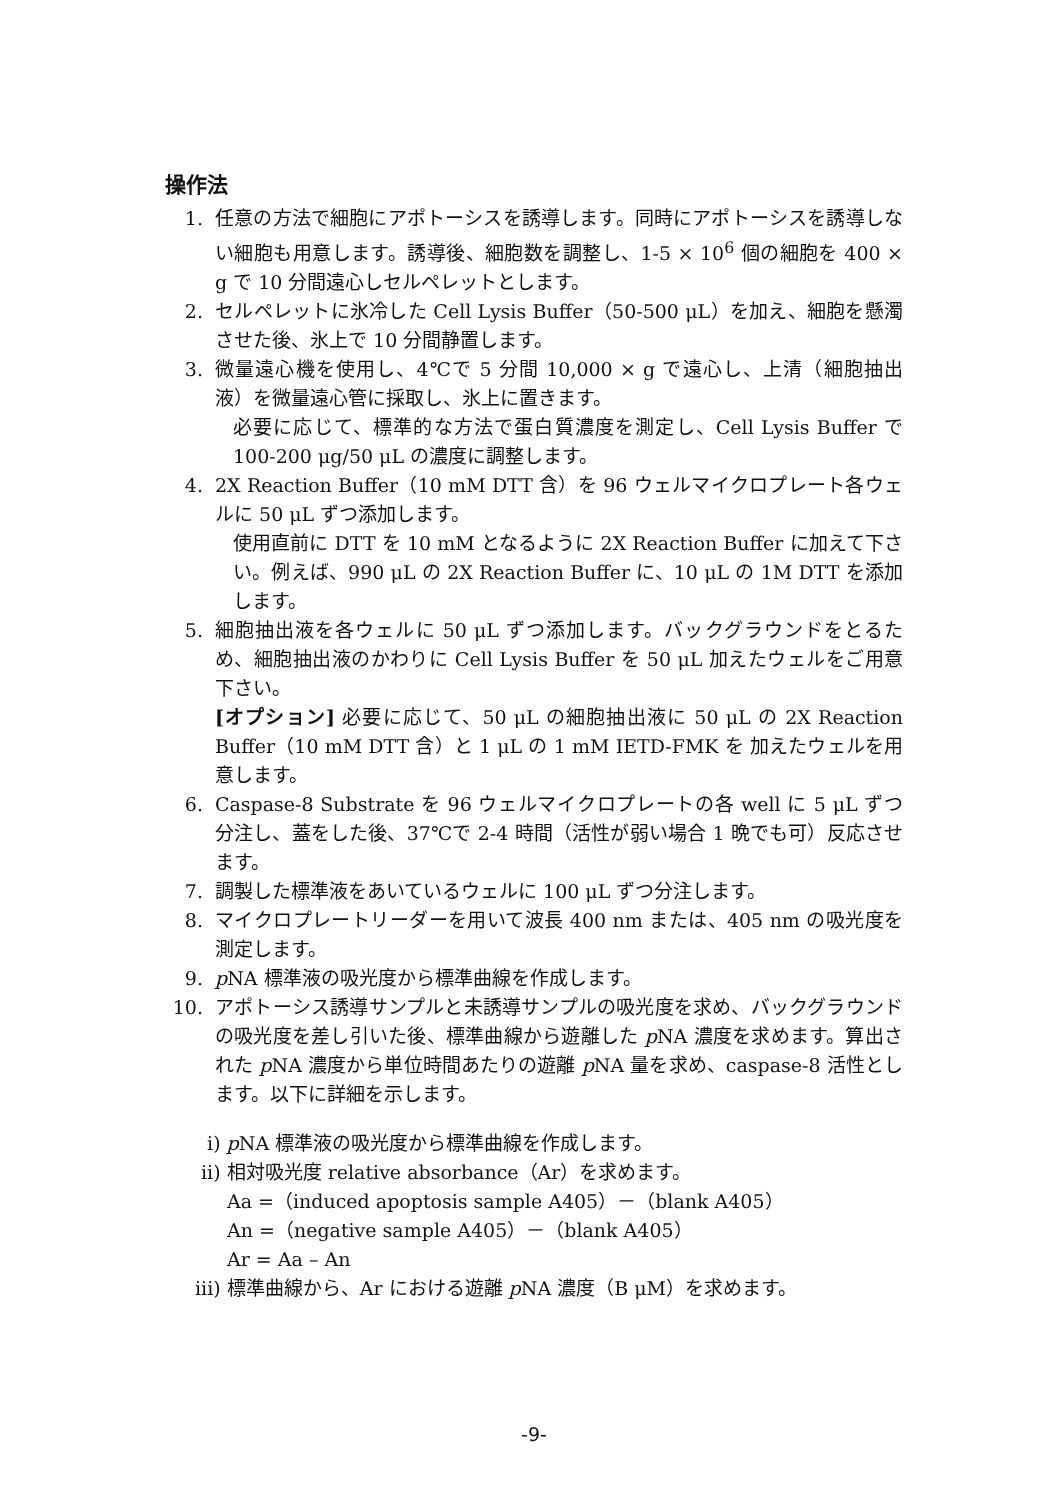操作法
1. 任意の方法で細胞にアポトーシスを誘導します。同時にアポトーシスを誘導しない細胞も用意します。誘導後、細胞数を調整し、1-5 × 10<sup>6</sup> 個の細胞を 400 × g で 10 分間遠心しセルペレットとします。
2. セルペレットに氷冷した Cell Lysis Buffer（50-500 μL）を加え、細胞を懸濁させた後、氷上で 10 分間静置します。
3. 微量遠心機を使用し、4℃で 5 分間 10,000 × g で遠心し、上清（細胞抽出液）を微量遠心管に採取し、氷上に置きます。
必要に応じて、標準的な方法で蛋白質濃度を測定し、Cell Lysis Buffer で 100-200 μg/50 μL の濃度に調整します。
4. 2X Reaction Buffer（10 mM DTT 含）を 96 ウェルマイクロプレート各ウェルに 50 μL ずつ添加します。
使用直前に DTT を 10 mM となるように 2X Reaction Buffer に加えて下さい。例えば、990 μL の 2X Reaction Buffer に、10 μL の 1M DTT を添加します。
5. 細胞抽出液を各ウェルに 50 μL ずつ添加します。バックグラウンドをとるため、細胞抽出液のかわりに Cell Lysis Buffer を 50 μL 加えたウェルをご用意下さい。
[オプション] 必要に応じて、50 μL の細胞抽出液に 50 μL の 2X Reaction Buffer（10 mM DTT 含）と 1 μL の 1 mM IETD-FMK を 加えたウェルを用意します。
6. Caspase-8 Substrate を 96 ウェルマイクロプレートの各 well に 5 μL ずつ分注し、蓋をした後、37℃で 2-4 時間（活性が弱い場合 1 晩でも可）反応させます。
7. 調製した標準液をあいているウェルに 100 μL ずつ分注します。
8. マイクロプレートリーダーを用いて波長 400 nm または、405 nm の吸光度を測定します。
9. p NA 標準液の吸光度から標準曲線を作成します。
10. アポトーシス誘導サンプルと未誘導サンプルの吸光度を求め、バックグラウンドの吸光度を差し引いた後、標準曲線から遊離した p NA 濃度を求めます。算出された p NA 濃度から単位時間あたりの遊離 p NA 量を求め、caspase-8 活性とします。以下に詳細を示します。
i) p NA 標準液の吸光度から標準曲線を作成します。
ii) 相対吸光度 relative absorbance（Ar）を求めます。
Aa =（induced apoptosis sample A405）－（blank A405）
An =（negative sample A405）－（blank A405）
Ar = Aa – An
iii) 標準曲線から、Ar における遊離 p NA 濃度（B μM）を求めます。
-9-